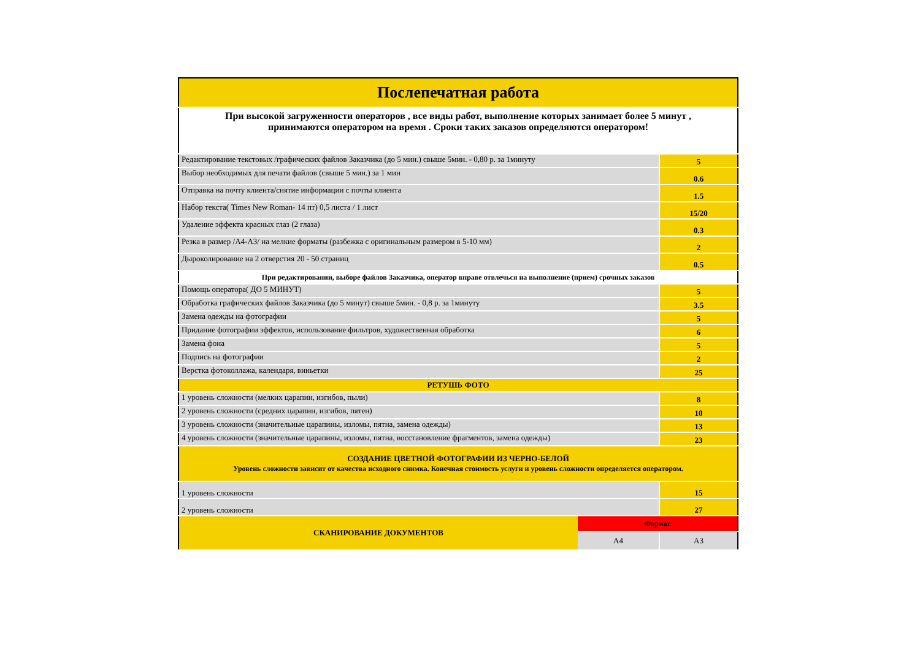| Послепечатная работа | | |
| При высокой загруженности операторов , все виды работ, выполнение которых занимает более 5 минут , принимаются оператором на время . Сроки таких заказов определяются оператором! | | |
| Редактирование текстовых /графических файлов Заказчика (до 5 мин.) свыше 5мин. - 0,80 р. за 1минуту | | 5 |
| Выбор необходимых для печати файлов (свыше 5 мин.) за 1 мин | | 0.6 |
| Отправка на почту клиента/снятие информации с почты клиента | | 1.5 |
| Набор текста( Times New Roman- 14 пт) 0,5 листа / 1 лист | | 15/20 |
| Удаление эффекта красных глаз (2 глаза) | | 0.3 |
| Резка в размер /А4-А3/ на мелкие форматы (разбежка с оригинальным размером в 5-10 мм) | | 2 |
| Дыроколирование на 2 отверстия 20 - 50 страниц | | 0.5 |
| При редактировании, выборе файлов Заказчика, оператор вправе отвлечься на выполнение (прием) срочных заказов | | |
| Помощь оператора( ДО 5 МИНУТ) | | 5 |
| Обработка графических файлов Заказчика (до 5 минут) свыше 5мин. - 0,8 р. за 1минуту | | 3.5 |
| Замена одежды на фотографии | | 5 |
| Придание фотографии эффектов, использование фильтров, художественная обработка | | 6 |
| Замена фона | | 5 |
| Подпись на фотографии | | 2 |
| Верстка фотоколлажа, календаря, виньетки | | 25 |
| РЕТУШЬ ФОТО | | |
| 1 уровень сложности (мелких царапин, изгибов, пыли) | | 8 |
| 2 уровень сложности (средних царапин, изгибов, пятен) | | 10 |
| 3 уровень сложности (значительные царапины, изломы, пятна, замена одежды) | | 13 |
| 4 уровень сложности (значительные царапины, изломы, пятна, восстановление фрагментов, замена одежды) | | 23 |
| СОЗДАНИЕ ЦВЕТНОЙ ФОТОГРАФИИ ИЗ ЧЕРНО-БЕЛОЙ Уровень сложности зависит от качества исходного снимка. Конечная стоимость услуги и уровень сложности определяется оператором. | | |
| 1 уровень сложности | | 15 |
| 2 уровень сложности | | 27 |
| СКАНИРОВАНИЕ ДОКУМЕНТОВ | Формат | |
| | А4 | А3 |